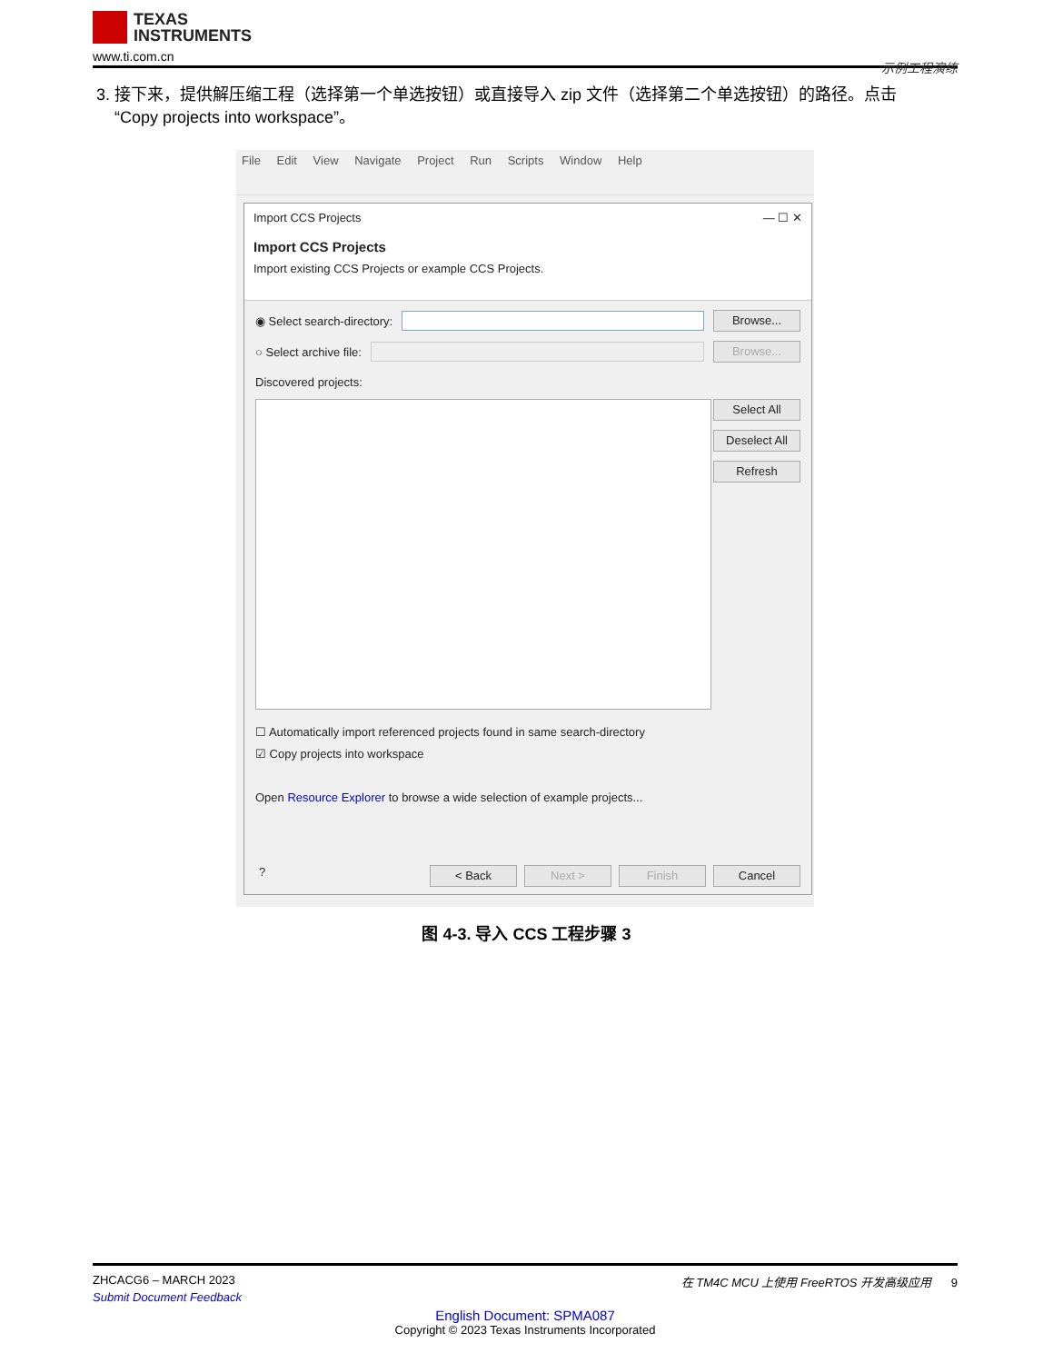TEXAS
INSTRUMENTS
www.ti.com.cn
示例工程演练
3. 接下来，提供解压缩工程（选择第一个单选按钮）或直接导入 zip 文件（选择第二个单选按钮）的路径。点击
“Copy projects into workspace”。
File Edit View Navigate Project Run Scripts Window Help
Import CCS Projects — ☐ ✕
Import CCS Projects
Import existing CCS Projects or example CCS Projects.
◉ Select search-directory:
Browse...
○ Select archive file:
Browse...
Discovered projects:
Select All
Deselect All
Refresh
☐ Automatically import referenced projects found in same search-directory
☑ Copy projects into workspace
Open Resource Explorer to browse a wide selection of example projects...
?
< Back Next > Finish Cancel
图 4-3. 导入 CCS 工程步骤 3
ZHCACG6 – MARCH 2023 在 TM4C MCU 上使用 FreeRTOS 开发高级应用 9
Submit Document Feedback
English Document: SPMA087
Copyright © 2023 Texas Instruments Incorporated